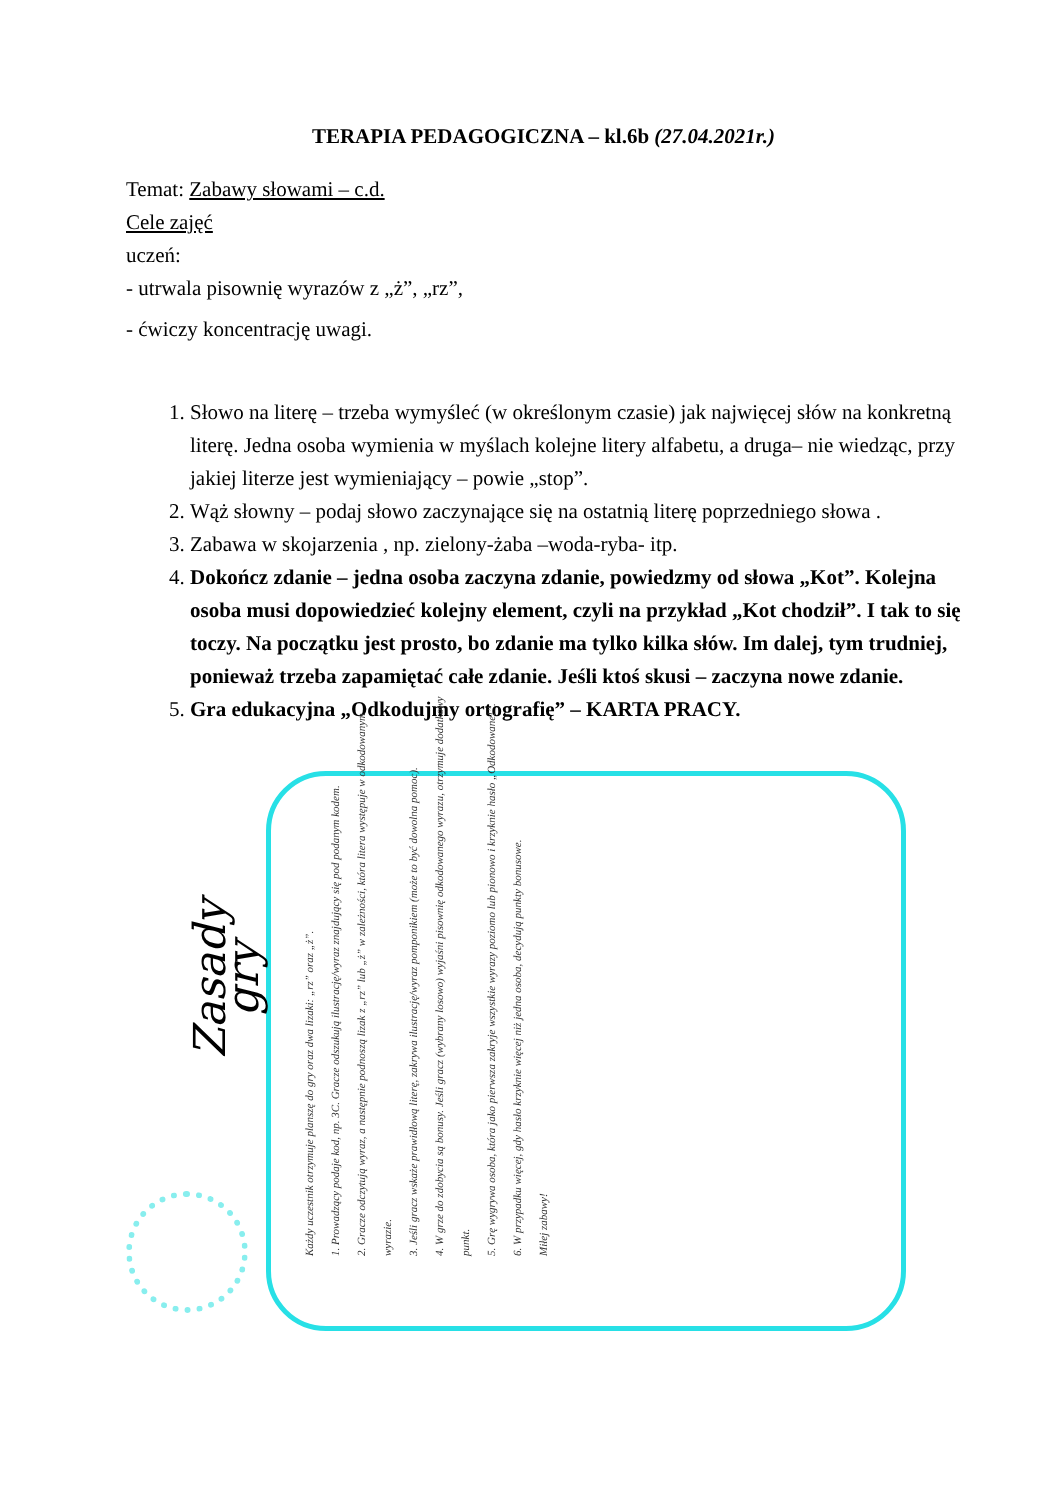TERAPIA PEDAGOGICZNA – kl.6b (27.04.2021r.)
Temat: Zabawy słowami – c.d.
Cele zajęć
uczeń:
- utrwala pisownię wyrazów z „ż”, „rz”,
- ćwiczy koncentrację uwagi.
1. Słowo na literę – trzeba wymyśleć (w określonym czasie) jak najwięcej słów na konkretną literę. Jedna osoba wymienia w myślach kolejne litery alfabetu, a druga– nie wiedząc, przy jakiej literze jest wymieniający – powie „stop”.
2. Wąż słowny – podaj słowo zaczynające się na ostatnią literę poprzedniego słowa .
3. Zabawa w skojarzenia , np. zielony-żaba –woda-ryba- itp.
4. Dokończ zdanie – jedna osoba zaczyna zdanie, powiedzmy od słowa „Kot”. Kolejna osoba musi dopowiedzieć kolejny element, czyli na przykład „Kot chodził”. I tak to się toczy. Na początku jest prosto, bo zdanie ma tylko kilka słów. Im dalej, tym trudniej, ponieważ trzeba zapamiętać całe zdanie. Jeśli ktoś skusi – zaczyna nowe zdanie.
5. Gra edukacyjna „Odkodujmy ortografię” – KARTA PRACY.
Zasady gry
Każdy uczestnik otrzymuje planszę do gry oraz dwa lizaki: „rz” oraz „ż”.
1. Prowadzący podaje kod, np. 3C. Gracze odszukują ilustrację/wyraz znajdujący się pod podanym kodem.
2. Gracze odczytują wyraz, a następnie podnoszą lizak z „rz” lub „ż” w zależności, która litera występuje w odkodowanym wyrazie.
3. Jeśli gracz wskaże prawidłową literę, zakrywa ilustrację/wyraz pomponikiem (może to być dowolna pomoc).
4. W grze do zdobycia są bonusy. Jeśli gracz (wybrany losowo) wyjaśni pisownię odkodowanego wyrazu, otrzymuje dodatkowy punkt.
5. Grę wygrywa osoba, która jako pierwsza zakryje wszystkie wyrazy poziomo lub pionowo i krzyknie hasło „Odkodowane!”.
6. W przypadku więcej, gdy hasło krzyknie więcej niż jedna osoba, decydują punkty bonusowe.
Miłej zabawy!